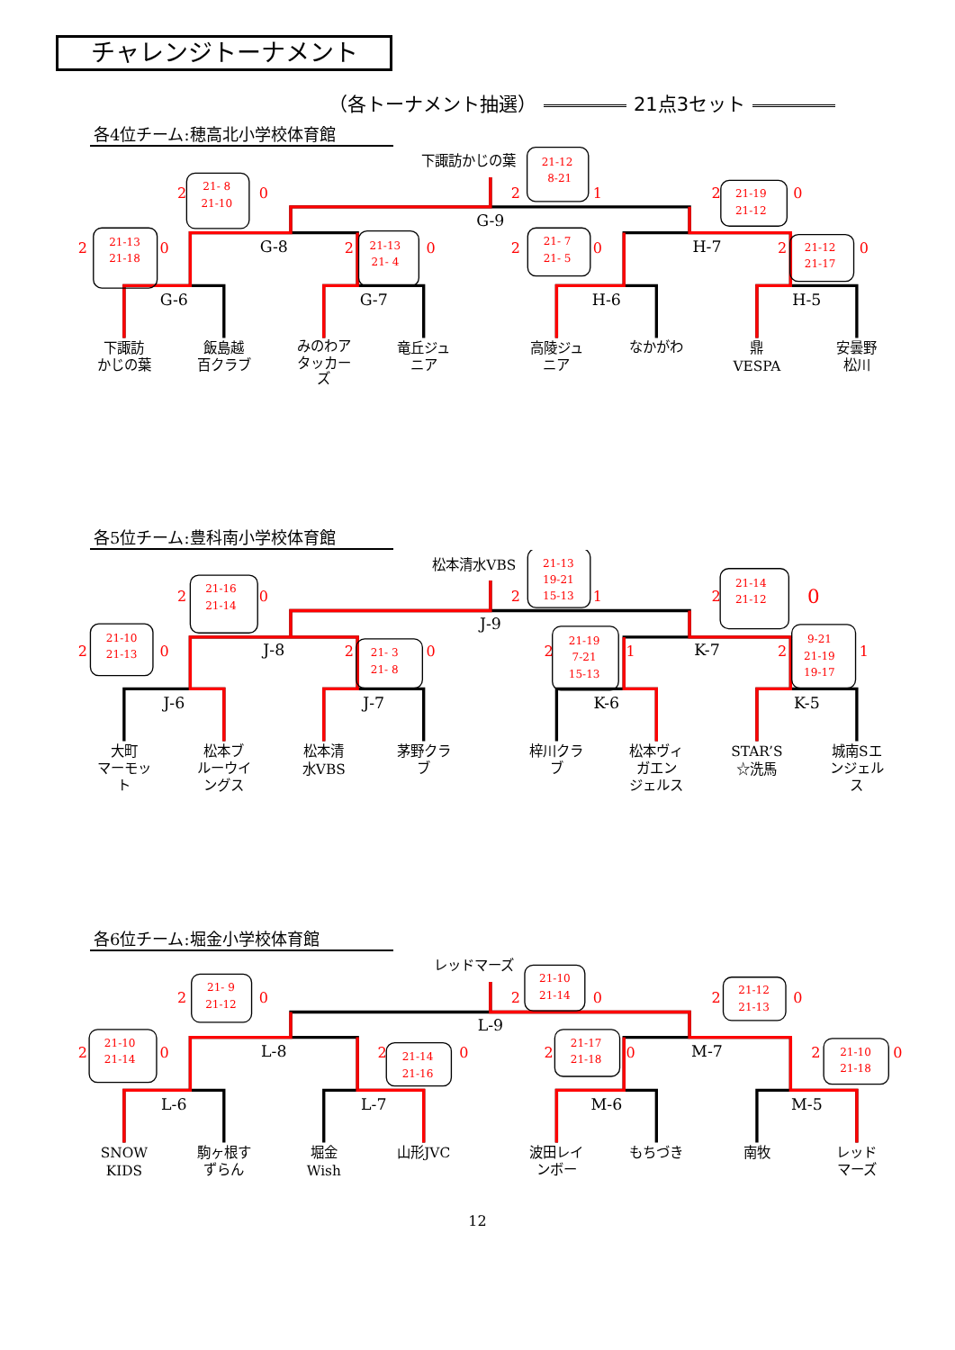チャレンジトーナメント
（各トーナメント抽選） 21点3セット
各4位チーム:穂高北小学校体育館
G-6
G-7
H-6
H-5
G-8
H-7
G-9
下諏訪
かじの葉
飯島越
百クラブ
みのわア
タッカー
ズ
竜丘ジュ
ニア
高陵ジュ
ニア
なかがわ
鼎
VESPA
安曇野
松川
下諏訪かじの葉
2
0
2
0
2
0
2
1
2
0
2
0
2
0
21-13
21-18
21- 8
21-10
21-13
21- 4
21-12
8-21
21- 7
21- 5
21-19
21-12
21-12
21-17
各5位チーム:豊科南小学校体育館
J-6
J-7
K-6
K-5
J-8
K-7
J-9
大町
マーモッ
ト
松本ブ
ルーウイ
ングス
松本清
水VBS
茅野クラ
ブ
梓川クラ
ブ
松本ヴィ
ガエン
ジェルス
STAR’S
☆洗馬
城南Sエ
ンジェル
ス
松本清水VBS
2
0
2
0
2
0
2
1
2
1
2
0
2
1
21-10
21-13
21-16
21-14
21- 3
21- 8
21-13
19-21
15-13
21-19
7-21
15-13
21-14
21-12
9-21
21-19
19-17
各6位チーム:堀金小学校体育館
L-6
L-7
M-6
M-5
L-8
M-7
L-9
SNOW
KIDS
駒ヶ根す
ずらん
堀金
Wish
山形JVC
波田レイ
ンボー
もちづき
南牧
レッド
マーズ
レッドマーズ
2
0
2
0
2
0
2
0
2
0
2
0
2
0
21-10
21-14
21- 9
21-12
21-14
21-16
21-10
21-14
21-17
21-18
21-12
21-13
21-10
21-18
12